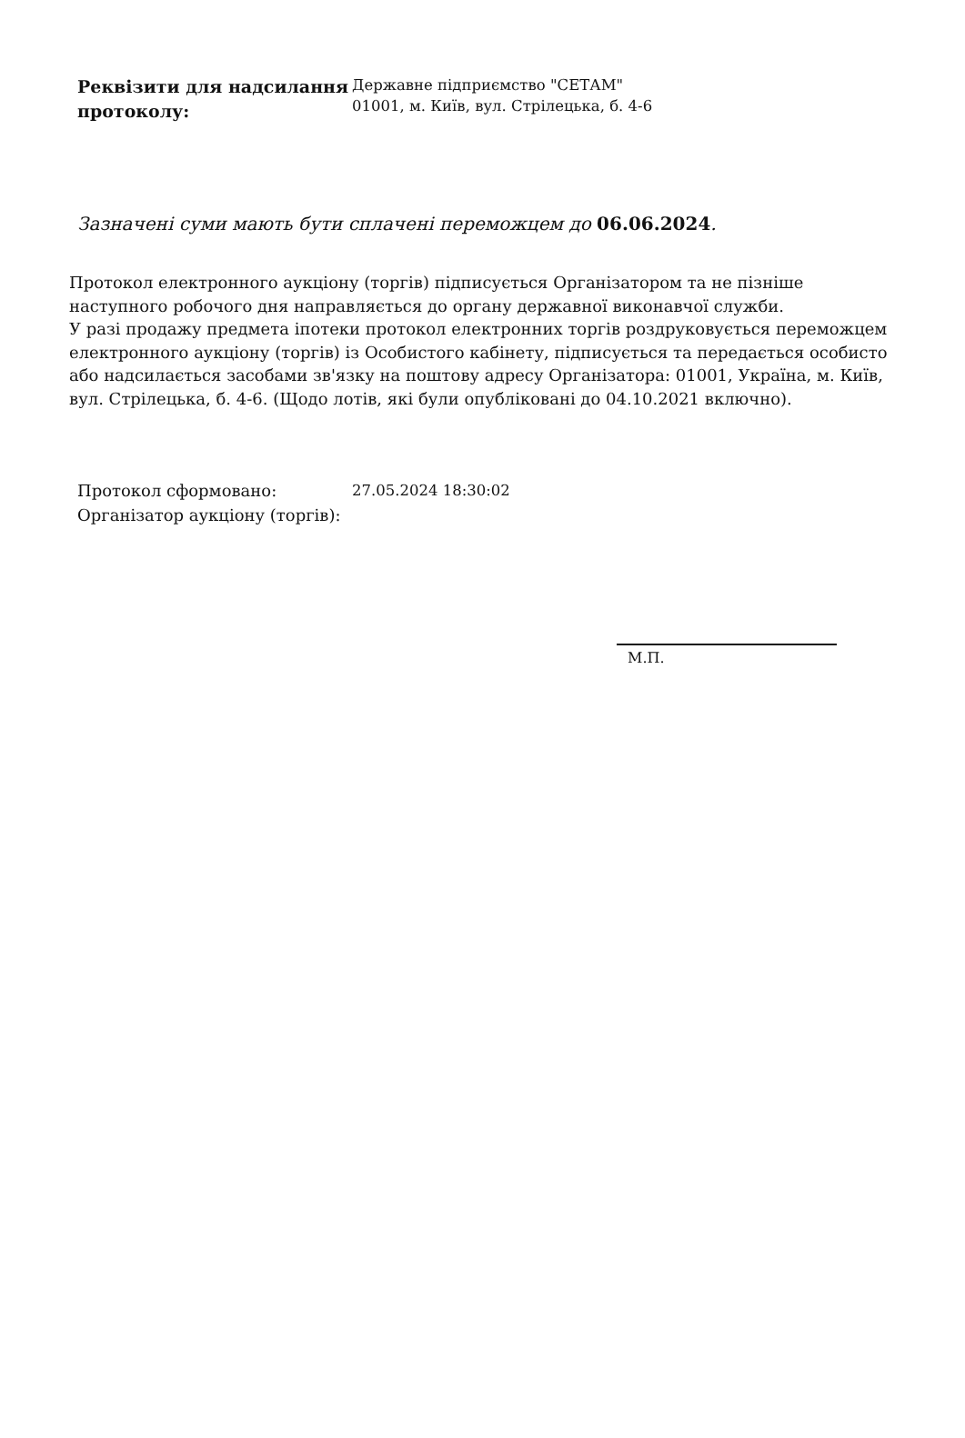Реквізити для надсилання протоколу:
Державне підприємство "СЕТАМ"
01001, м. Київ, вул. Стрілецька, б. 4-6
Зазначені суми мають бути сплачені переможцем до 06.06.2024.
Протокол електронного аукціону (торгів) підписується Організатором та не пізніше наступного робочого дня направляється до органу державної виконавчої служби.
У разі продажу предмета іпотеки протокол електронних торгів роздруковується переможцем електронного аукціону (торгів) із Особистого кабінету, підписується та передається особисто або надсилається засобами зв'язку на поштову адресу Організатора: 01001, Україна, м. Київ, вул. Стрілецька, б. 4-6. (Щодо лотів, які були опубліковані до 04.10.2021 включно).
Протокол сформовано: 27.05.2024 18:30:02
Організатор аукціону (торгів):
М.П.